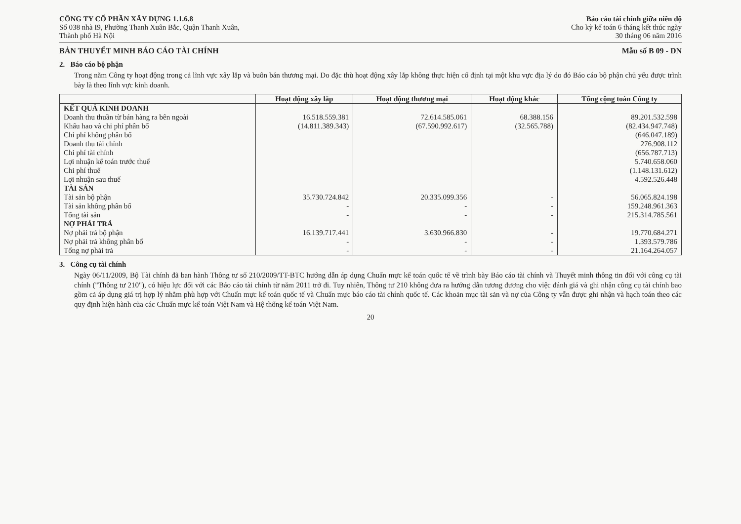CÔNG TY CỔ PHẦN XÂY DỰNG 1.1.6.8
Số 038 nhà I9, Phường Thanh Xuân Bắc, Quận Thanh Xuân,
Thành phố Hà Nội
Báo cáo tài chính giữa niên độ
Cho kỳ kế toán 6 tháng kết thúc ngày
30 tháng 06 năm 2016
BẢN THUYẾT MINH BÁO CÁO TÀI CHÍNH Mẫu số B 09 - DN
2. Báo cáo bộ phận
Trong năm Công ty hoạt động trong cả lĩnh vực xây lắp và buôn bán thương mại. Do đặc thù hoạt động xây lắp không thực hiện cố định tại một khu vực địa lý do đó Báo cáo bộ phận chủ yếu được trình bày là theo lĩnh vực kinh doanh.
| | Hoạt động xây lắp | Hoạt động thương mại | Hoạt động khác | Tổng cộng toàn Công ty |
| --- | --- | --- | --- | --- |
| KẾT QUẢ KINH DOANH | | | | |
| Doanh thu thuần từ bán hàng ra bên ngoài | 16.518.559.381 | 72.614.585.061 | 68.388.156 | 89.201.532.598 |
| Khấu hao và chi phí phân bổ | (14.811.389.343) | (67.590.992.617) | (32.565.788) | (82.434.947.748) |
| Chi phí không phân bổ | | | | (646.047.189) |
| Doanh thu tài chính | | | | 276.908.112 |
| Chi phí tài chính | | | | (656.787.713) |
| Lợi nhuận kế toán trước thuế | | | | 5.740.658.060 |
| Chi phí thuế | | | | (1.148.131.612) |
| Lợi nhuận sau thuế | | | | 4.592.526.448 |
| TÀI SẢN | | | | |
| Tài sản bộ phận | 35.730.724.842 | 20.335.099.356 | - | 56.065.824.198 |
| Tài sản không phân bổ | - | - | - | 159.248.961.363 |
| Tổng tài sản | - | - | - | 215.314.785.561 |
| NỢ PHẢI TRẢ | | | | |
| Nợ phải trả bộ phận | 16.139.717.441 | 3.630.966.830 | - | 19.770.684.271 |
| Nợ phải trả không phân bổ | - | - | - | 1.393.579.786 |
| Tổng nợ phải trả | - | - | - | 21.164.264.057 |
3. Công cụ tài chính
Ngày 06/11/2009, Bộ Tài chính đã ban hành Thông tư số 210/2009/TT-BTC hướng dẫn áp dụng Chuẩn mực kế toán quốc tế về trình bày Báo cáo tài chính và Thuyết minh thông tin đối với công cụ tài chính ("Thông tư 210"), có hiệu lực đối với các Báo cáo tài chính từ năm 2011 trở đi. Tuy nhiên, Thông tư 210 không đưa ra hướng dẫn tương đương cho việc đánh giá và ghi nhận công cụ tài chính bao gồm cả áp dụng giá trị hợp lý nhằm phù hợp với Chuẩn mực kế toán quốc tế và Chuẩn mực báo cáo tài chính quốc tế. Các khoản mục tài sản và nợ của Công ty vẫn được ghi nhận và hạch toán theo các quy định hiện hành của các Chuẩn mực kế toán Việt Nam và Hệ thống kế toán Việt Nam.
20